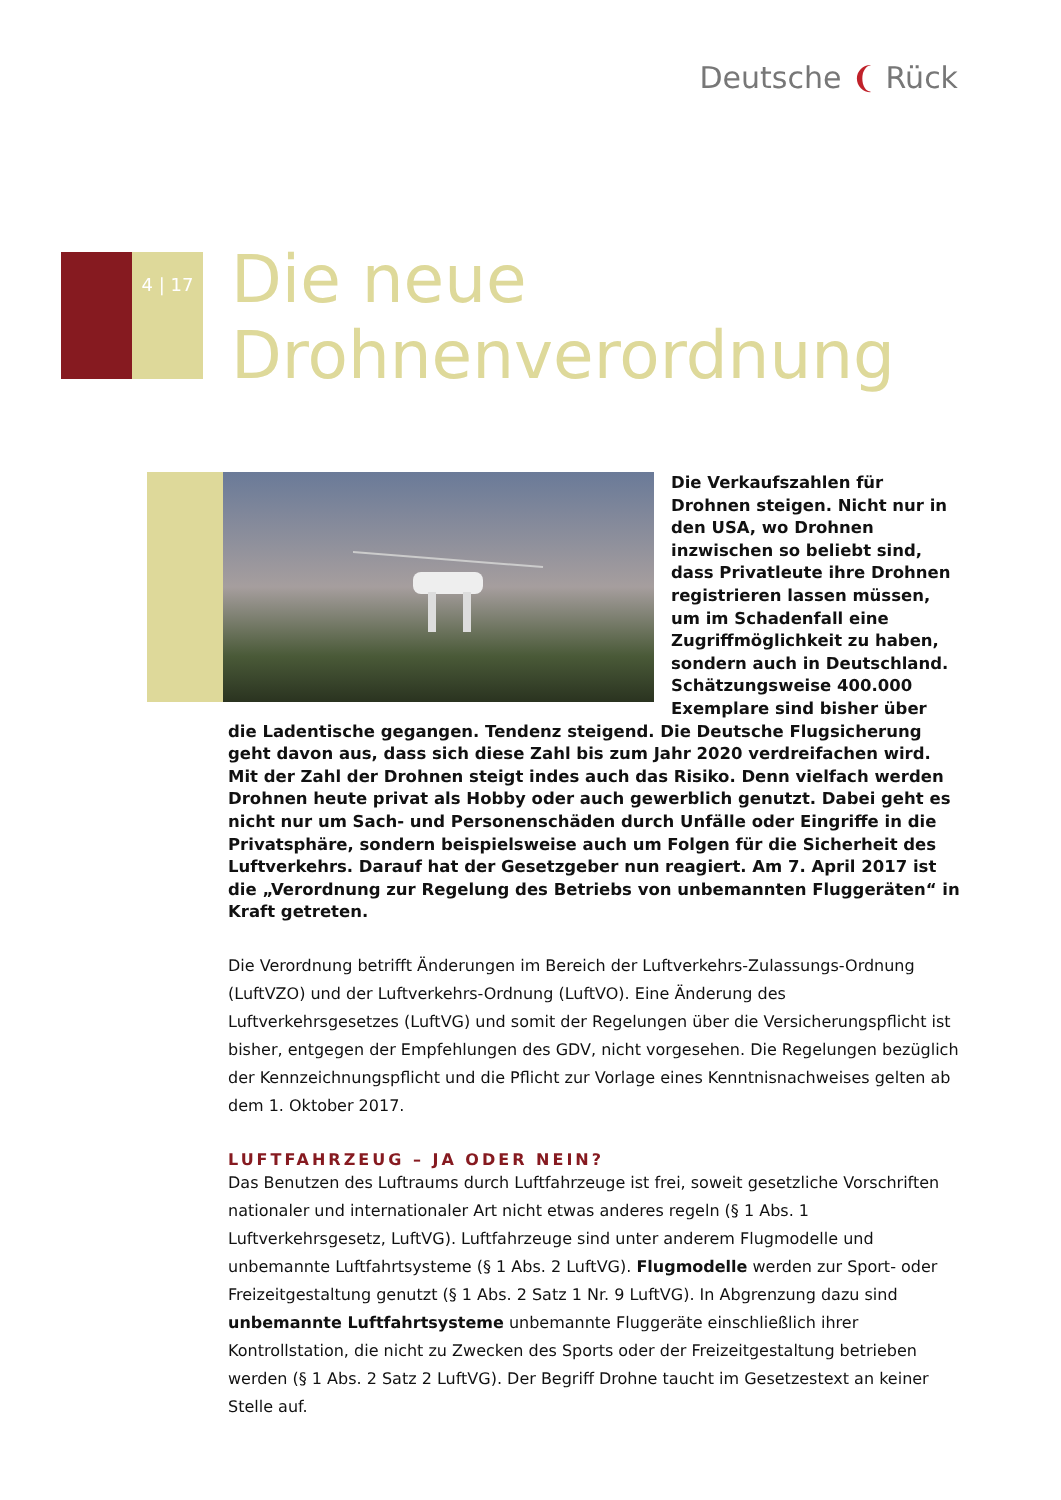Deutsche ❨ Rück
4 | 17
Die neue
Drohnenverordnung
Die Verkaufszahlen für Drohnen steigen. Nicht nur in den USA, wo Drohnen inzwischen so beliebt sind, dass Privatleute ihre Drohnen registrieren lassen müssen, um im Schadenfall eine Zugriffmöglichkeit zu haben, sondern auch in Deutschland. Schätzungsweise 400.000 Exemplare sind bisher über die Ladentische gegangen. Tendenz steigend. Die Deutsche Flugsicherung geht davon aus, dass sich diese Zahl bis zum Jahr 2020 verdreifachen wird. Mit der Zahl der Drohnen steigt indes auch das Risiko. Denn vielfach werden Drohnen heute privat als Hobby oder auch gewerblich genutzt. Dabei geht es nicht nur um Sach- und Personenschäden durch Unfälle oder Eingriffe in die Privatsphäre, sondern beispielsweise auch um Folgen für die Sicherheit des Luftverkehrs. Darauf hat der Gesetzgeber nun reagiert. Am 7. April 2017 ist die „Verordnung zur Regelung des Betriebs von unbemannten Fluggeräten“ in Kraft getreten.
Die Verordnung betrifft Änderungen im Bereich der Luftverkehrs-Zulassungs-Ordnung (LuftVZO) und der Luftverkehrs-Ordnung (LuftVO). Eine Änderung des Luftverkehrsgesetzes (LuftVG) und somit der Regelungen über die Versicherungspflicht ist bisher, entgegen der Empfehlungen des GDV, nicht vorgesehen. Die Regelungen bezüglich der Kennzeichnungspflicht und die Pflicht zur Vorlage eines Kenntnisnachweises gelten ab dem 1. Oktober 2017.
LUFTFAHRZEUG – JA ODER NEIN?
Das Benutzen des Luftraums durch Luftfahrzeuge ist frei, soweit gesetzliche Vorschriften nationaler und internationaler Art nicht etwas anderes regeln (§ 1 Abs. 1 Luftverkehrsgesetz, LuftVG). Luftfahrzeuge sind unter anderem Flugmodelle und unbemannte Luftfahrtsysteme (§ 1 Abs. 2 LuftVG). Flugmodelle werden zur Sport- oder Freizeitgestaltung genutzt (§ 1 Abs. 2 Satz 1 Nr. 9 LuftVG). In Abgrenzung dazu sind unbemannte Luftfahrtsysteme unbemannte Fluggeräte einschließlich ihrer Kontrollstation, die nicht zu Zwecken des Sports oder der Freizeitgestaltung betrieben werden (§ 1 Abs. 2 Satz 2 LuftVG). Der Begriff Drohne taucht im Gesetzestext an keiner Stelle auf.